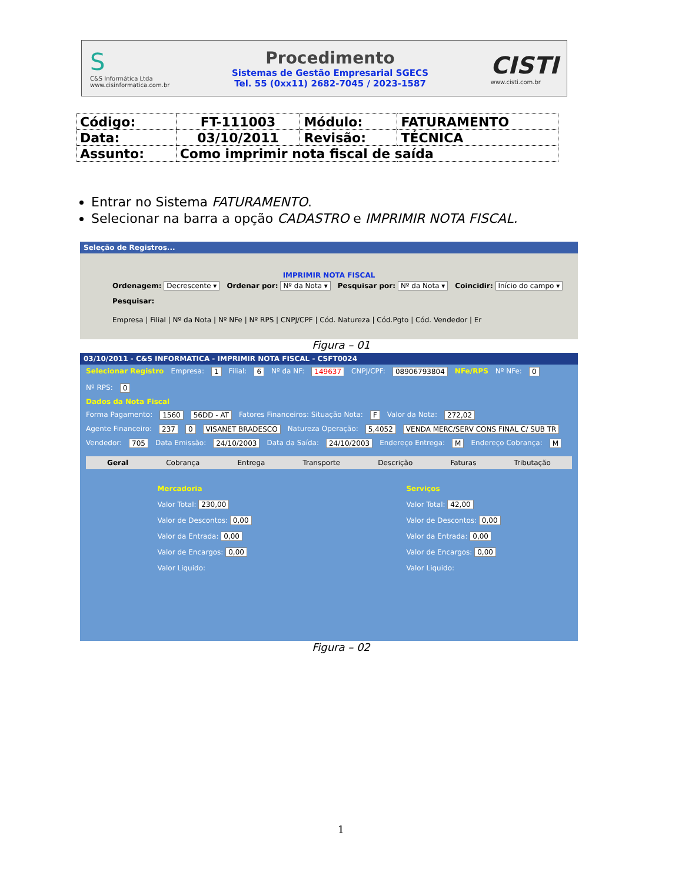S
C&S Informática Ltda
www.cisinformatica.com.br
Procedimento
Sistemas de Gestão Empresarial SGECS
Tel. 55 (0xx11) 2682-7045 / 2023-1587
CISTI
www.cisti.com.br
| Código: | FT-111003 | Módulo: | FATURAMENTO |
| Data: | 03/10/2011 | Revisão: | TÉCNICA |
| Assunto: | Como imprimir nota fiscal de saída | | |
Entrar no Sistema FATURAMENTO.
Selecionar na barra a opção CADASTRO e IMPRIMIR NOTA FISCAL.
Seleção de Registros...
IMPRIMIR NOTA FISCAL
Ordenagem: Decrescente ▾ Ordenar por: Nº da Nota ▾ Pesquisar por: Nº da Nota ▾ Coincidir: Início do campo ▾ Pesquisar:
Empresa | Filial | Nº da Nota | Nº NFe | Nº RPS | CNPJ/CPF | Cód. Natureza | Cód.Pgto | Cód. Vendedor | Er
Figura – 01
03/10/2011 - C&S INFORMATICA - IMPRIMIR NOTA FISCAL - CSFT0024
Selecionar Registro Empresa: 1 Filial: 6 Nº da NF: 149637 CNPJ/CPF: 08906793804 NFe/RPS Nº NFe: 0 Nº RPS: 0
Dados da Nota Fiscal
Forma Pagamento: 1560 56DD - AT Fatores Financeiros: Situação Nota: F Valor da Nota: 272,02
Agente Financeiro: 237 0 VISANET BRADESCO Natureza Operação: 5,4052 VENDA MERC/SERV CONS FINAL C/ SUB TR
Vendedor: 705 Data Emissão: 24/10/2003 Data da Saída: 24/10/2003 Endereço Entrega: M Endereço Cobrança: M
Geral Cobrança Entrega Transporte Descrição Faturas Tributação
Mercadoria
Valor Total: 230,00
Valor de Descontos: 0,00
Valor da Entrada: 0,00
Valor de Encargos: 0,00
Valor Liquido:
Serviços
Valor Total: 42,00
Valor de Descontos: 0,00
Valor da Entrada: 0,00
Valor de Encargos: 0,00
Valor Liquido:
Figura – 02
1